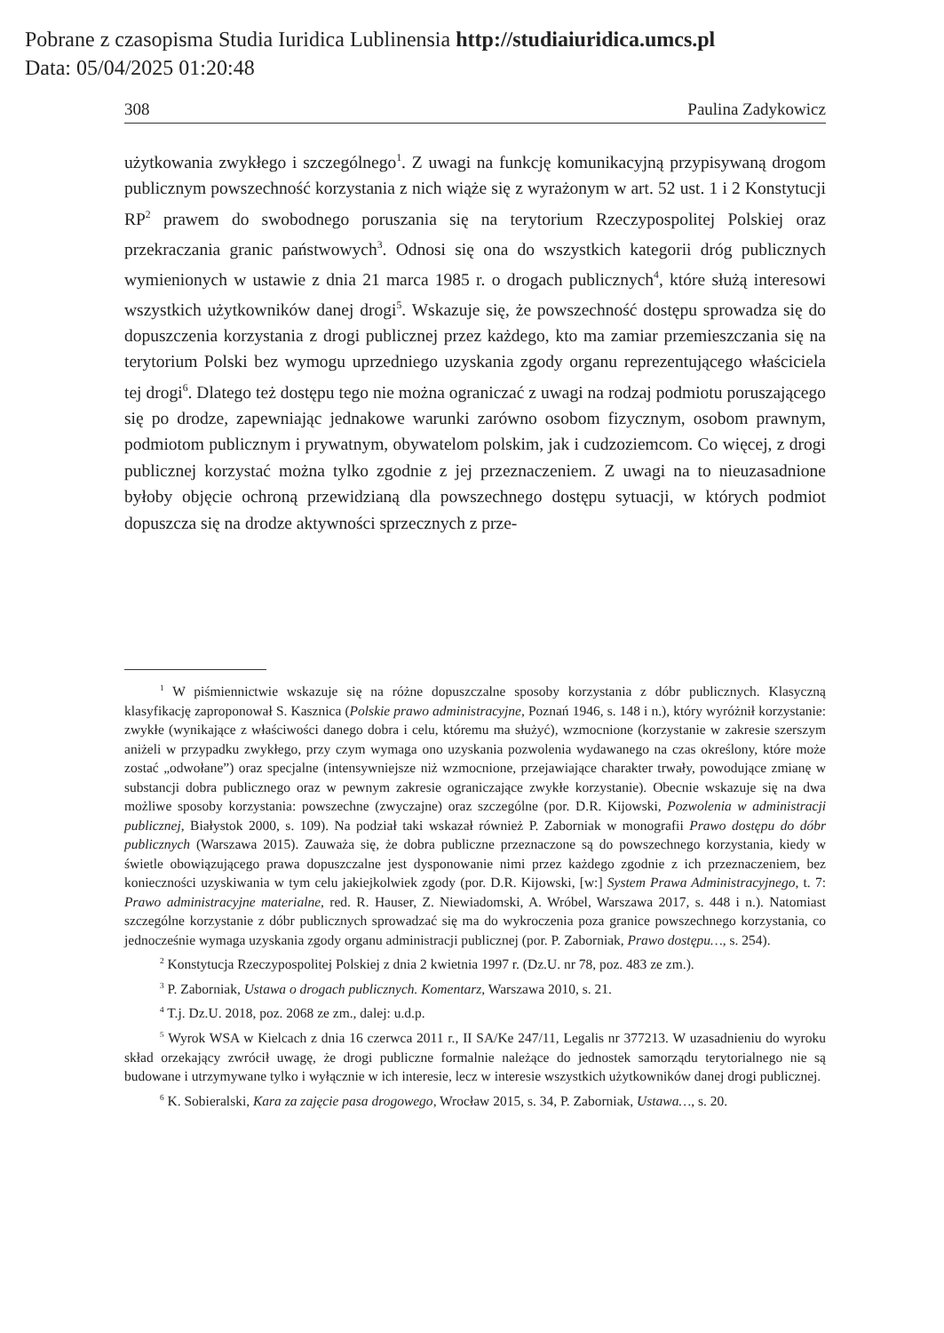Pobrane z czasopisma Studia Iuridica Lublinensia http://studiaiuridica.umcs.pl
Data: 05/04/2025 01:20:48
308 Paulina Zadykowicz
użytkowania zwykłego i szczególnego<sup>1</sup>. Z uwagi na funkcję komunikacyjną przypisywaną drogom publicznym powszechność korzystania z nich wiąże się z wyrażonym w art. 52 ust. 1 i 2 Konstytucji RP<sup>2</sup> prawem do swobodnego poruszania się na terytorium Rzeczypospolitej Polskiej oraz przekraczania granic państwowych<sup>3</sup>. Odnosi się ona do wszystkich kategorii dróg publicznych wymienionych w ustawie z dnia 21 marca 1985 r. o drogach publicznych<sup>4</sup>, które służą interesowi wszystkich użytkowników danej drogi<sup>5</sup>. Wskazuje się, że powszechność dostępu sprowadza się do dopuszczenia korzystania z drogi publicznej przez każdego, kto ma zamiar przemieszczania się na terytorium Polski bez wymogu uprzedniego uzyskania zgody organu reprezentującego właściciela tej drogi<sup>6</sup>. Dlatego też dostępu tego nie można ograniczać z uwagi na rodzaj podmiotu poruszającego się po drodze, zapewniając jednakowe warunki zarówno osobom fizycznym, osobom prawnym, podmiotom publicznym i prywatnym, obywatelom polskim, jak i cudzoziemcom. Co więcej, z drogi publicznej korzystać można tylko zgodnie z jej przeznaczeniem. Z uwagi na to nieuzasadnione byłoby objęcie ochroną przewidzianą dla powszechnego dostępu sytuacji, w których podmiot dopuszcza się na drodze aktywności sprzecznych z prze-
<sup>1</sup> W piśmiennictwie wskazuje się na różne dopuszczalne sposoby korzystania z dóbr publicznych. Klasyczną klasyfikację zaproponował S. Kasznica (Polskie prawo administracyjne, Poznań 1946, s. 148 i n.), który wyróżnił korzystanie: zwykłe (wynikające z właściwości danego dobra i celu, któremu ma służyć), wzmocnione (korzystanie w zakresie szerszym aniżeli w przypadku zwykłego, przy czym wymaga ono uzyskania pozwolenia wydawanego na czas określony, które może zostać „odwołane”) oraz specjalne (intensywniejsze niż wzmocnione, przejawiające charakter trwały, powodujące zmianę w substancji dobra publicznego oraz w pewnym zakresie ograniczające zwykłe korzystanie). Obecnie wskazuje się na dwa możliwe sposoby korzystania: powszechne (zwyczajne) oraz szczególne (por. D.R. Kijowski, Pozwolenia w administracji publicznej, Białystok 2000, s. 109). Na podział taki wskazał również P. Zaborniak w monografii Prawo dostępu do dóbr publicznych (Warszawa 2015). Zauważa się, że dobra publiczne przeznaczone są do powszechnego korzystania, kiedy w świetle obowiązującego prawa dopuszczalne jest dysponowanie nimi przez każdego zgodnie z ich przeznaczeniem, bez konieczności uzyskiwania w tym celu jakiejkolwiek zgody (por. D.R. Kijowski, [w:] System Prawa Administracyjnego, t. 7: Prawo administracyjne materialne, red. R. Hauser, Z. Niewiadomski, A. Wróbel, Warszawa 2017, s. 448 i n.). Natomiast szczególne korzystanie z dóbr publicznych sprowadzać się ma do wykroczenia poza granice powszechnego korzystania, co jednocześnie wymaga uzyskania zgody organu administracji publicznej (por. P. Zaborniak, Prawo dostępu…, s. 254).
<sup>2</sup> Konstytucja Rzeczypospolitej Polskiej z dnia 2 kwietnia 1997 r. (Dz.U. nr 78, poz. 483 ze zm.).
<sup>3</sup> P. Zaborniak, Ustawa o drogach publicznych. Komentarz, Warszawa 2010, s. 21.
<sup>4</sup> T.j. Dz.U. 2018, poz. 2068 ze zm., dalej: u.d.p.
<sup>5</sup> Wyrok WSA w Kielcach z dnia 16 czerwca 2011 r., II SA/Ke 247/11, Legalis nr 377213. W uzasadnieniu do wyroku skład orzekający zwrócił uwagę, że drogi publiczne formalnie należące do jednostek samorządu terytorialnego nie są budowane i utrzymywane tylko i wyłącznie w ich interesie, lecz w interesie wszystkich użytkowników danej drogi publicznej.
<sup>6</sup> K. Sobieralski, Kara za zajęcie pasa drogowego, Wrocław 2015, s. 34, P. Zaborniak, Ustawa…, s. 20.